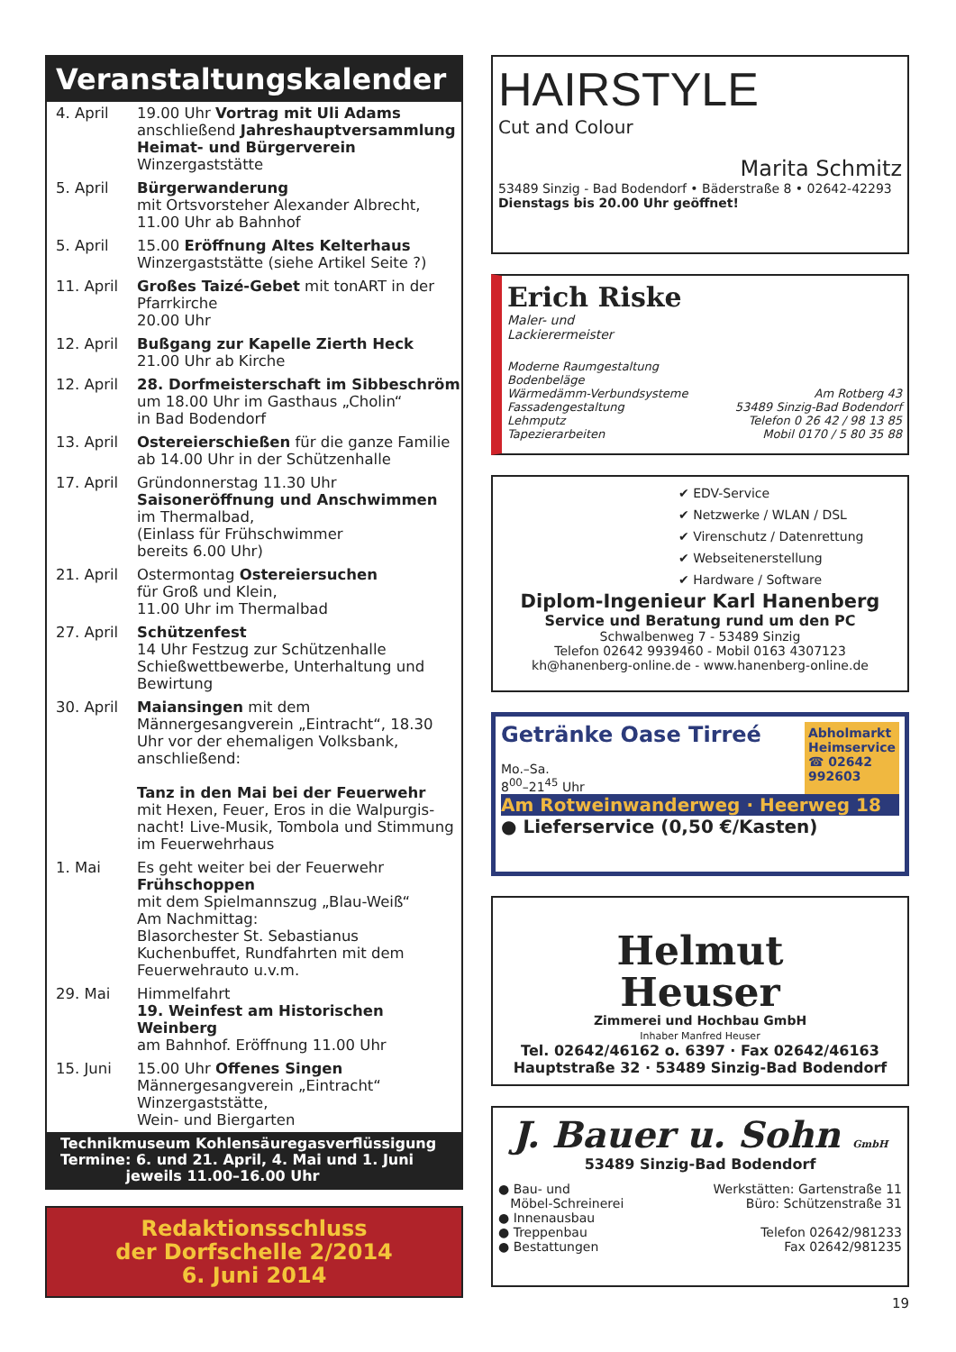Veranstaltungskalender
| 4. April | 19.00 Uhr Vortrag mit Uli Adams anschließend Jahreshauptversammlung Heimat- und Bürgerverein Winzergaststätte |
| 5. April | Bürgerwanderung mit Ortsvorsteher Alexander Albrecht, 11.00 Uhr ab Bahnhof |
| 5. April | 15.00 Eröffnung Altes Kelterhaus Winzergaststätte (siehe Artikel Seite ?) |
| 11. April | Großes Taizé-Gebet mit tonART in der Pfarrkirche 20.00 Uhr |
| 12. April | Bußgang zur Kapelle Zierth Heck 21.00 Uhr ab Kirche |
| 12. April | 28. Dorfmeisterschaft im Sibbeschröm um 18.00 Uhr im Gasthaus „Cholin“ in Bad Bodendorf |
| 13. April | Ostereierschießen für die ganze Familie ab 14.00 Uhr in der Schützenhalle |
| 17. April | Gründonnerstag 11.30 Uhr Saisoneröffnung und Anschwimmen im Thermalbad, (Einlass für Frühschwimmer bereits 6.00 Uhr) |
| 21. April | Ostermontag Ostereiersuchen für Groß und Klein, 11.00 Uhr im Thermalbad |
| 27. April | Schützenfest 14 Uhr Festzug zur Schützenhalle Schießwettbewerbe, Unterhaltung und Bewirtung |
| 30. April | Maiansingen mit dem Männergesangverein „Eintracht“, 18.30 Uhr vor der ehemaligen Volksbank, anschließend: Tanz in den Mai bei der Feuerwehr mit Hexen, Feuer, Eros in die Walpurgis-nacht! Live-Musik, Tombola und Stimmung im Feuerwehrhaus |
| 1. Mai | Es geht weiter bei der Feuerwehr Frühschoppen mit dem Spielmannszug „Blau-Weiß“ Am Nachmittag: Blasorchester St. Sebastianus Kuchenbuffet, Rundfahrten mit dem Feuerwehrauto u.v.m. |
| 29. Mai | Himmelfahrt 19. Weinfest am Historischen Weinberg am Bahnhof. Eröffnung 11.00 Uhr |
| 15. Juni | 15.00 Uhr Offenes Singen Männergesangverein „Eintracht“ Winzergaststätte, Wein- und Biergarten |
Technikmuseum Kohlensäuregasverflüssigung
Termine: 6. und 21. April, 4. Mai und 1. Juni
jeweils 11.00–16.00 Uhr
Redaktionsschluss
der Dorfschelle 2/2014
6. Juni 2014
HAIRSTYLE
Cut and Colour
Marita Schmitz
53489 Sinzig - Bad Bodendorf • Bäderstraße 8 • 02642-42293
Dienstags bis 20.00 Uhr geöffnet!
Erich Riske
Maler- und
Lackierermeister
Moderne Raumgestaltung
Bodenbeläge
Wärmedämm-Verbundsysteme
Fassadengestaltung
Lehmputz
Tapezierarbeiten
Am Rotberg 43
53489 Sinzig-Bad Bodendorf
Telefon 0 26 42 / 98 13 85
Mobil 0170 / 5 80 35 88
✔ EDV-Service
✔ Netzwerke / WLAN / DSL
✔ Virenschutz / Datenrettung
✔ Webseitenerstellung
✔ Hardware / Software
Diplom-Ingenieur Karl Hanenberg
Service und Beratung rund um den PC
Schwalbenweg 7 - 53489 Sinzig
Telefon 02642 9939460 - Mobil 0163 4307123
kh@hanenberg-online.de - www.hanenberg-online.de
Getränke Oase Tirreé
Mo.–Sa.
8<sup>00</sup>–21<sup>45</sup> Uhr
Abholmarkt
Heimservice
☎ 02642
992603
Am Rotweinwanderweg · Heerweg 18
● Lieferservice (0,50 €/Kasten)
Helmut
Heuser
Zimmerei und Hochbau GmbH
Inhaber Manfred Heuser
Tel. 02642/46162 o. 6397 · Fax 02642/46163
Hauptstraße 32 · 53489 Sinzig-Bad Bodendorf
J. Bauer u. Sohn GmbH
53489 Sinzig-Bad Bodendorf
● Bau- und
Möbel-Schreinerei
● Innenausbau
● Treppenbau
● Bestattungen
Werkstätten: Gartenstraße 11
Büro: Schützenstraße 31
Telefon 02642/981233
Fax 02642/981235
19